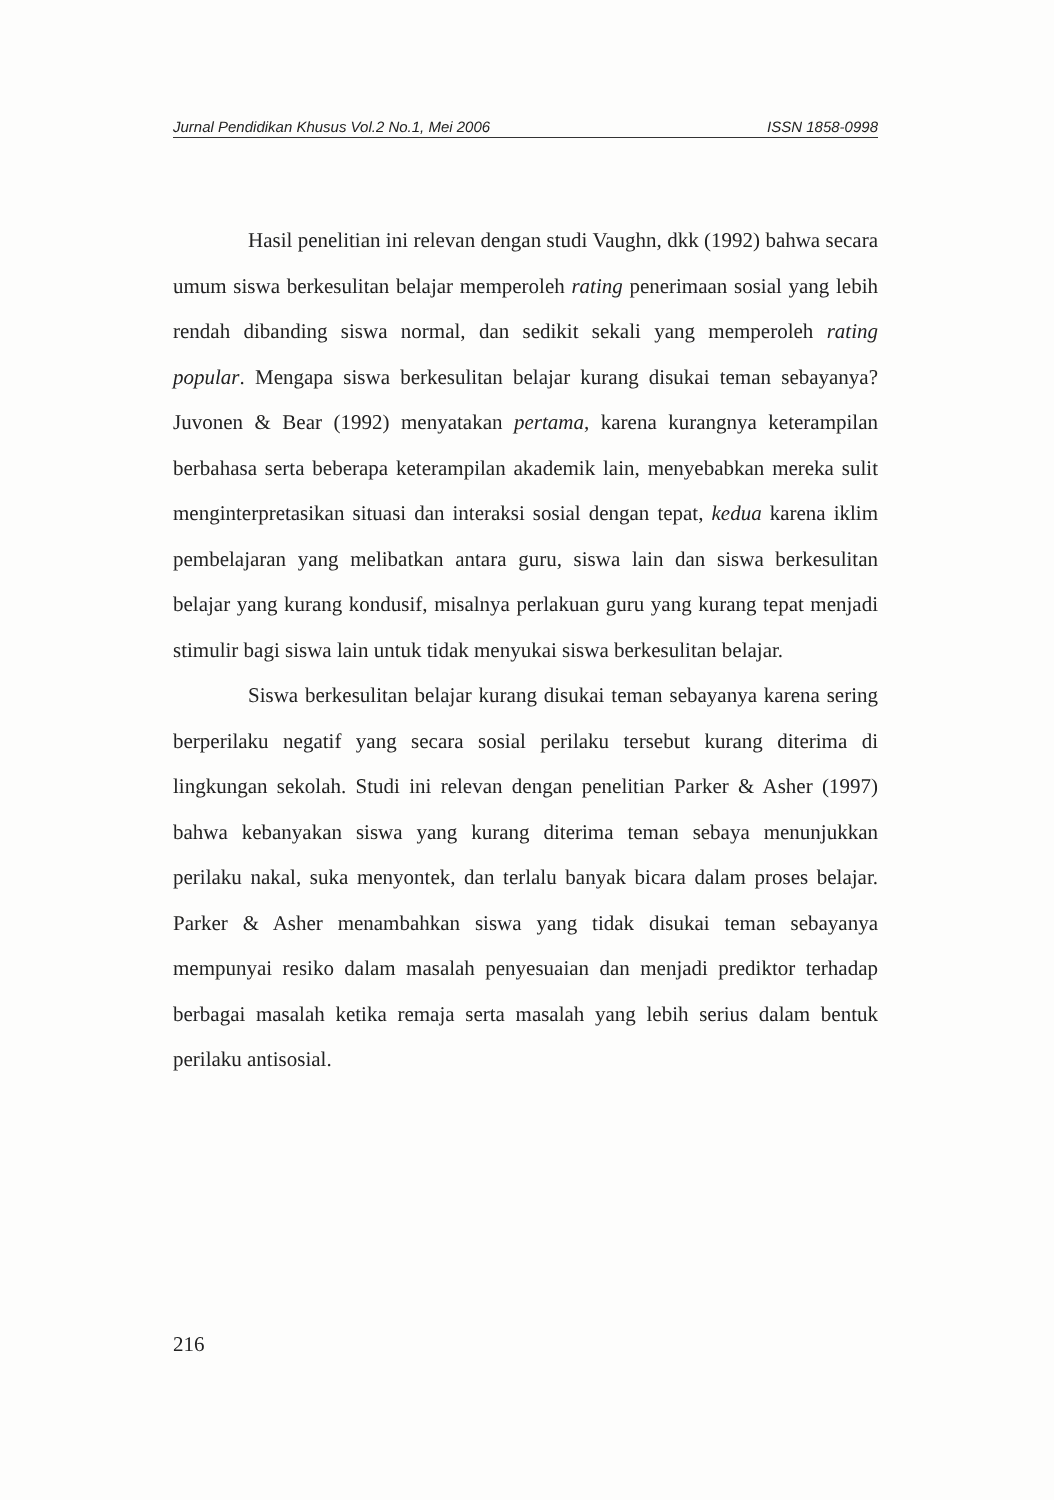Jurnal Pendidikan Khusus Vol.2 No.1, Mei 2006 ISSN 1858-0998
Hasil penelitian ini relevan dengan studi Vaughn, dkk (1992) bahwa secara umum siswa berkesulitan belajar memperoleh rating penerimaan sosial yang lebih rendah dibanding siswa normal, dan sedikit sekali yang memperoleh rating popular. Mengapa siswa berkesulitan belajar kurang disukai teman sebayanya? Juvonen & Bear (1992) menyatakan pertama, karena kurangnya keterampilan berbahasa serta beberapa keterampilan akademik lain, menyebabkan mereka sulit menginterpretasikan situasi dan interaksi sosial dengan tepat, kedua karena iklim pembelajaran yang melibatkan antara guru, siswa lain dan siswa berkesulitan belajar yang kurang kondusif, misalnya perlakuan guru yang kurang tepat menjadi stimulir bagi siswa lain untuk tidak menyukai siswa berkesulitan belajar.
Siswa berkesulitan belajar kurang disukai teman sebayanya karena sering berperilaku negatif yang secara sosial perilaku tersebut kurang diterima di lingkungan sekolah. Studi ini relevan dengan penelitian Parker & Asher (1997) bahwa kebanyakan siswa yang kurang diterima teman sebaya menunjukkan perilaku nakal, suka menyontek, dan terlalu banyak bicara dalam proses belajar. Parker & Asher menambahkan siswa yang tidak disukai teman sebayanya mempunyai resiko dalam masalah penyesuaian dan menjadi prediktor terhadap berbagai masalah ketika remaja serta masalah yang lebih serius dalam bentuk perilaku antisosial.
216